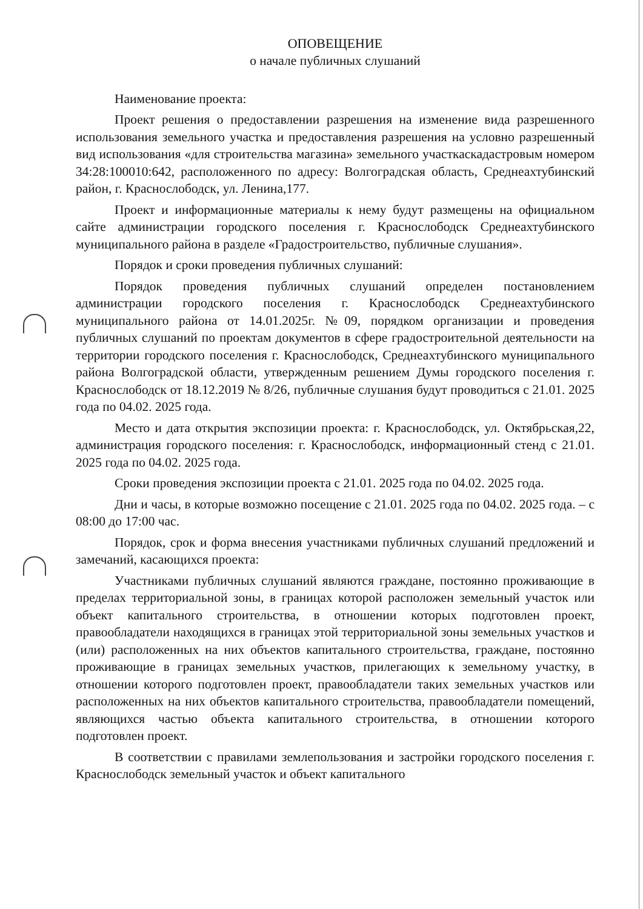ОПОВЕЩЕНИЕ
о начале публичных слушаний
Наименование проекта:
Проект решения о предоставлении разрешения на изменение вида разрешенного использования земельного участка и предоставления разрешения на условно разрешенный вид использования «для строительства магазина» земельного участкаскадастровым номером 34:28:100010:642, расположенного по адресу: Волгоградская область, Среднеахтубинский район, г. Краснослободск, ул. Ленина,177.
Проект и информационные материалы к нему будут размещены на официальном сайте администрации городского поселения г. Краснослободск Среднеахтубинского муниципального района в разделе «Градостроительство, публичные слушания».
Порядок и сроки проведения публичных слушаний:
Порядок проведения публичных слушаний определен постановлением администрации городского поселения г. Краснослободск Среднеахтубинского муниципального района от 14.01.2025г. №09, порядком организации и проведения публичных слушаний по проектам документов в сфере градостроительной деятельности на территории городского поселения г. Краснослободск, Среднеахтубинского муниципального района Волгоградской области, утвержденным решением Думы городского поселения г. Краснослободск от 18.12.2019 № 8/26, публичные слушания будут проводиться с 21.01. 2025 года по 04.02. 2025 года.
Место и дата открытия экспозиции проекта: г. Краснослободск, ул. Октябрьская,22, администрация городского поселения: г. Краснослободск, информационный стенд с 21.01. 2025 года по 04.02. 2025 года.
Сроки проведения экспозиции проекта с 21.01. 2025 года по 04.02. 2025 года.
Дни и часы, в которые возможно посещение с 21.01. 2025 года по 04.02. 2025 года. – с 08:00 до 17:00 час.
Порядок, срок и форма внесения участниками публичных слушаний предложений и замечаний, касающихся проекта:
Участниками публичных слушаний являются граждане, постоянно проживающие в пределах территориальной зоны, в границах которой расположен земельный участок или объект капитального строительства, в отношении которых подготовлен проект, правообладатели находящихся в границах этой территориальной зоны земельных участков и (или) расположенных на них объектов капитального строительства, граждане, постоянно проживающие в границах земельных участков, прилегающих к земельному участку, в отношении которого подготовлен проект, правообладатели таких земельных участков или расположенных на них объектов капитального строительства, правообладатели помещений, являющихся частью объекта капитального строительства, в отношении которого подготовлен проект.
В соответствии с правилами землепользования и застройки городского поселения г. Краснослободск земельный участок и объект капитального